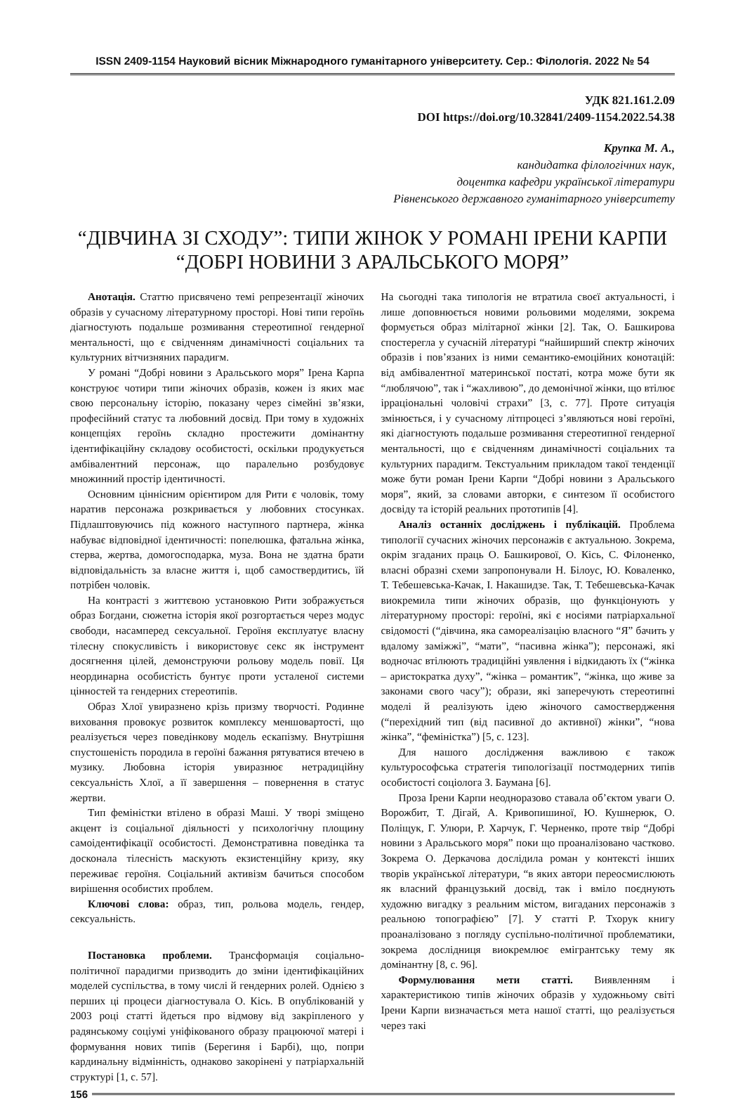ISSN 2409-1154 Науковий вісник Міжнародного гуманітарного університету. Сер.: Філологія. 2022 № 54
УДК 821.161.2.09
DOI https://doi.org/10.32841/2409-1154.2022.54.38
Крупка М. А.,
кандидатка філологічних наук,
доцентка кафедри української літератури
Рівненського державного гуманітарного університету
“ДІВЧИНА ЗІ СХОДУ”: ТИПИ ЖІНОК У РОМАНІ ІРЕНИ КАРПИ
“ДОБРІ НОВИНИ З АРАЛЬСЬКОГО МОРЯ”
Анотація. Статтю присвячено темі репрезентації жіночих образів у сучасному літературному просторі. Нові типи героїнь діагностують подальше розмивання стереотипної гендерної ментальності, що є свідченням динамічності соціальних та культурних вітчизняних парадигм.
У романі “Добрі новини з Аральського моря” Ірена Карпа конструює чотири типи жіночих образів, кожен із яких має свою персональну історію, показану через сімейні зв’язки, професійний статус та любовний досвід. При тому в художніх концепціях героїнь складно простежити домінантну ідентифікаційну складову особистості, оскільки продукується амбівалентний персонаж, що паралельно розбудовує множинний простір ідентичності.
Основним ціннісним орієнтиром для Рити є чоловік, тому наратив персонажа розкривається у любовних стосунках. Підлаштовуючись під кожного наступного партнера, жінка набуває відповідної ідентичності: попелюшка, фатальна жінка, стерва, жертва, домогосподарка, муза. Вона не здатна брати відповідальність за власне життя і, щоб самоствердитись, їй потрібен чоловік.
На контрасті з життєвою установкою Рити зображується образ Богдани, сюжетна історія якої розгортається через модус свободи, насамперед сексуальної. Героїня експлуатує власну тілесну спокусливість і використовує секс як інструмент досягнення цілей, демонструючи рольову модель повії. Ця неординарна особистість бунтує проти усталеної системи цінностей та гендерних стереотипів.
Образ Хлої увиразнено крізь призму творчості. Родинне виховання провокує розвиток комплексу меншовартості, що реалізується через поведінкову модель ескапізму. Внутрішня спустошеність породила в героїні бажання рятуватися втечею в музику. Любовна історія увиразнює нетрадиційну сексуальність Хлої, а її завершення – повернення в статус жертви.
Тип феміністки втілено в образі Маші. У творі зміщено акцент із соціальної діяльності у психологічну площину самоідентифікації особистості. Демонстративна поведінка та досконала тілесність маскують екзистенційну кризу, яку переживає героїня. Соціальний активізм бачиться способом вирішення особистих проблем.
Ключові слова: образ, тип, рольова модель, гендер, сексуальність.
Постановка проблеми. Трансформація соціально-політичної парадигми призводить до зміни ідентифікаційних моделей суспільства, в тому числі й гендерних ролей. Однією з перших ці процеси діагностувала О. Кісь. В опублікованій у 2003 році статті йдеться про відмову від закріпленого у радянському соціумі уніфікованого образу працюючої матері і формування нових типів (Берегиня і Барбі), що, попри кардинальну відмінність, однаково закорінені у патріархальній структурі [1, с. 57].
На сьогодні така типологія не втратила своєї актуальності, і лише доповнюється новими рольовими моделями, зокрема формується образ мілітарної жінки [2]. Так, О. Башкирова спостерегла у сучасній літературі “найширший спектр жіночих образів і пов’язаних із ними семантико-емоційних конотацій: від амбівалентної материнської постаті, котра може бути як “люблячою”, так і “жахливою”, до демонічної жінки, що втілює ірраціональні чоловічі страхи” [3, с. 77]. Проте ситуація змінюється, і у сучасному літпроцесі з’являються нові героїні, які діагностують подальше розмивання стереотипної гендерної ментальності, що є свідченням динамічності соціальних та культурних парадигм. Текстуальним прикладом такої тенденції може бути роман Ірени Карпи “Добрі новини з Аральського моря”, який, за словами авторки, є синтезом її особистого досвіду та історій реальних прототипів [4].
Аналіз останніх досліджень і публікацій. Проблема типології сучасних жіночих персонажів є актуальною. Зокрема, окрім згаданих праць О. Башкирової, О. Кісь, С. Філоненко, власні образні схеми запропонували Н. Білоус, Ю. Коваленко, Т. Тебешевська-Качак, І. Накашидзе. Так, Т. Тебешевська-Качак виокремила типи жіночих образів, що функціонують у літературному просторі: героїні, які є носіями патріархальної свідомості (“дівчина, яка самореалізацію власного “Я” бачить у вдалому заміжжі”, “мати”, “пасивна жінка”); персонажі, які водночас втілюють традиційні уявлення і відкидають їх (“жінка – аристократка духу”, “жінка – романтик”, “жінка, що живе за законами свого часу”); образи, які заперечують стереотипні моделі й реалізують ідею жіночого самоствердження (“перехідний тип (від пасивної до активної) жінки”, “нова жінка”, “феміністка”) [5, с. 123].
Для нашого дослідження важливою є також культурософська стратегія типологізації постмодерних типів особистості соціолога З. Баумана [6].
Проза Ірени Карпи неодноразово ставала об’єктом уваги О. Ворожбит, Т. Дігай, А. Кривопишиної, Ю. Кушнерюк, О. Поліщук, Г. Улюри, Р. Харчук, Г. Черненко, проте твір “Добрі новини з Аральського моря” поки що проаналізовано частково. Зокрема О. Деркачова дослідила роман у контексті інших творів української літератури, “в яких автори переосмислюють як власний французький досвід, так і вміло поєднують художню вигадку з реальним містом, вигаданих персонажів з реальною топографією” [7]. У статті Р. Тхорук книгу проаналізовано з погляду суспільно-політичної проблематики, зокрема дослідниця виокремлює емігрантську тему як домінантну [8, с. 96].
Формулювання мети статті. Виявленням і характеристикою типів жіночих образів у художньому світі Ірени Карпи визначається мета нашої статті, що реалізується через такі
156